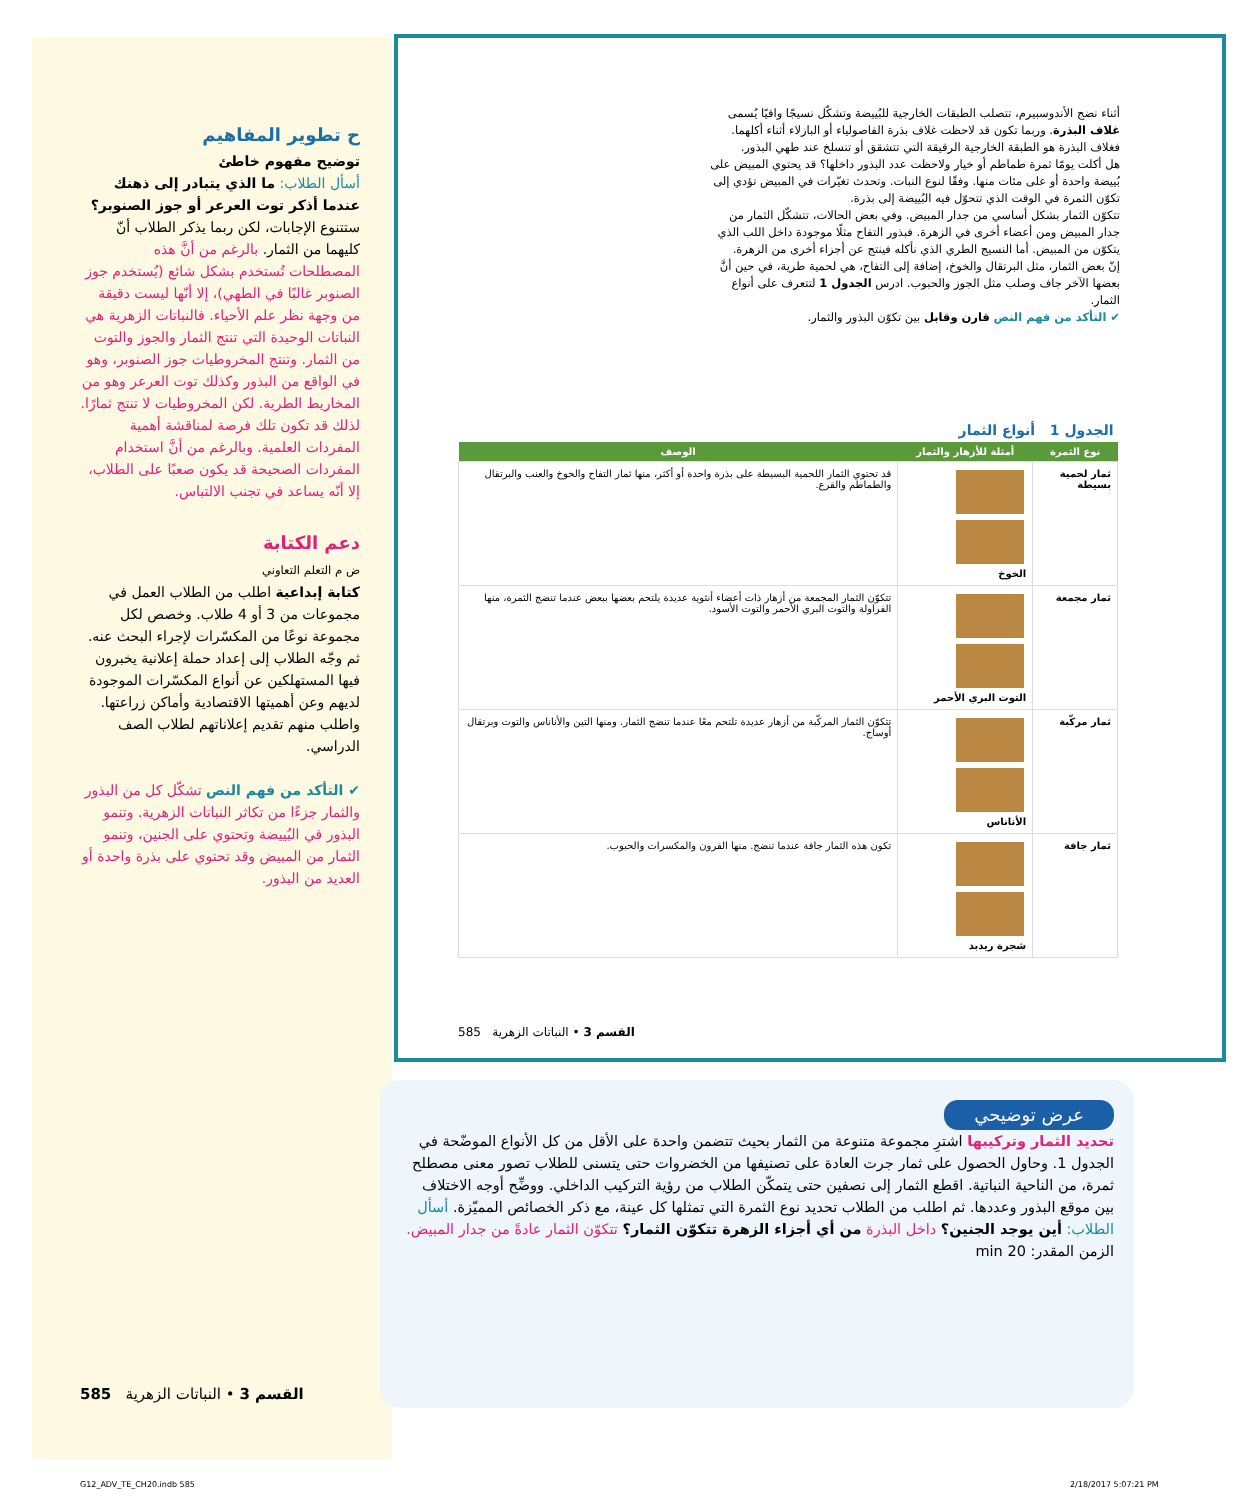ح تطوير المفاهيم
توضيح مفهوم خاطئ
أسأل الطلاب: ما الذي يتبادر إلى ذهنك عندما أذكر توت العرعر أو جوز الصنوبر؟ ستتنوع الإجابات، لكن ربما يذكر الطلاب أنّ كليهما من الثمار. بالرغم من أنَّ هذه المصطلحات تُستخدم بشكل شائع (يُستخدم جوز الصنوبر غالبًا في الطهي)، إلا أنّها ليست دقيقة من وجهة نظر علم الأحياء. فالنباتات الزهرية هي النباتات الوحيدة التي تنتج الثمار والجوز والتوت من الثمار. وتنتج المخروطيات جوز الصنوبر، وهو في الواقع من البذور وكذلك توت العرعر وهو من المخاريط الطرية. لكن المخروطيات لا تنتج ثمارًا. لذلك قد تكون تلك فرصة لمناقشة أهمية المفردات العلمية. وبالرغم من أنَّ استخدام المفردات الصحيحة قد يكون صعبًا على الطلاب، إلا أنّه يساعد في تجنب الالتباس.
دعم الكتابة
ض م التعلم التعاوني
كتابة إبداعية اطلب من الطلاب العمل في مجموعات من 3 أو 4 طلاب. وخصص لكل مجموعة نوعًا من المكسّرات لإجراء البحث عنه. ثم وجّه الطلاب إلى إعداد حملة إعلانية يخبرون فيها المستهلكين عن أنواع المكسّرات الموجودة لديهم وعن أهميتها الاقتصادية وأماكن زراعتها. واطلب منهم تقديم إعلاناتهم لطلاب الصف الدراسي.
✔ التأكد من فهم النص تشكّل كل من البذور والثمار جزءًا من تكاثر النباتات الزهرية. وتنمو البذور في البُييضة وتحتوي على الجنين، وتنمو الثمار من المبيض وقد تحتوي على بذرة واحدة أو العديد من البذور.
أثناء نضج الأندوسبيرم، تتصلب الطبقات الخارجية للبُييضة وتشكّل نسيجًا واقيًا يُسمى غلاف البذرة. وربما تكون قد لاحظت غلاف بذرة الفاصولياء أو البازلاء أثناء أكلهما. فغلاف البذرة هو الطبقة الخارجية الرقيقة التي تتشقق أو تنسلخ عند طهي البذور.
هل أكلت يومًا ثمرة طماطم أو خيار ولاحظت عدد البذور داخلها؟ قد يحتوي المبيض على بُييضة واحدة أو على مئات منها. وفقًا لنوع النبات. وتحدث تغيّرات في المبيض تؤدي إلى تكوّن الثمرة في الوقت الذي تتحوّل فيه البُييضة إلى بذرة.
تتكوّن الثمار بشكل أساسي من جدار المبيض. وفي بعض الحالات، تتشكّل الثمار من جدار المبيض ومن أعضاء أخرى في الزهرة. فبذور التفاح مثلًا موجودة داخل اللب الذي يتكوّن من المبيض. أما النسيج الطري الذي نأكله فينتج عن أجزاء أخرى من الزهرة.
إنّ بعض الثمار، مثل البرتقال والخوخ، إضافة إلى التفاح، هي لحمية طرية، في حين أنَّ بعضها الآخر جاف وصلب مثل الجوز والحبوب. ادرس الجدول 1 لتتعرف على أنواع الثمار.
✔ التأكد من فهم النص قارن وقابل بين تكوّن البذور والثمار.
| الجدول 1 أنواع الثمار | | |
| --- | --- | --- |
| نوع الثمرة | أمثلة للأزهار والثمار | الوصف |
| ثمار لحمية بسيطة | الخوخ | قد تحتوي الثمار اللحمية البسيطة على بذرة واحدة أو أكثر، منها ثمار التفاح والخوخ والعنب والبرتقال والطماطم والقرع. |
| ثمار مجمعة | التوت البري الأحمر | تتكوّن الثمار المجمعة من أزهار ذات أعضاء أنثوية عديدة يلتحم بعضها ببعض عندما تنضج الثمرة، منها الفراولة والتوت البري الأحمر والتوت الأسود. |
| ثمار مركّبة | الأناناس | تتكوّن الثمار المركّبة من أزهار عديدة تلتحم معًا عندما تنضج الثمار. ومنها التين والأناناس والتوت وبرتقال أوساج. |
| ثمار جافة | شجرة ريدبد | تكون هذه الثمار جافة عندما تنضج. منها القرون والمكسرات والحبوب. |
القسم 3 • النباتات الزهرية 585
عرض توضيحي
تحديد الثمار وتركيبها اشترِ مجموعة متنوعة من الثمار بحيث تتضمن واحدة على الأقل من كل الأنواع الموضّحة في الجدول 1. وحاول الحصول على ثمار جرت العادة على تصنيفها من الخضروات حتى يتسنى للطلاب تصور معنى مصطلح ثمرة، من الناحية النباتية. اقطع الثمار إلى نصفين حتى يتمكّن الطلاب من رؤية التركيب الداخلي. ووضِّح أوجه الاختلاف بين موقع البذور وعددها. ثم اطلب من الطلاب تحديد نوع الثمرة التي تمثلها كل عينة، مع ذكر الخصائص المميّزة. أسأل الطلاب: أين يوجد الجنين؟ داخل البذرة من أي أجزاء الزهرة تتكوّن الثمار؟ تتكوّن الثمار عادةً من جدار المبيض. الزمن المقدر: 20 min
القسم 3 • النباتات الزهرية 585
G12_ADV_TE_CH20.indb 585 2/18/2017 5:07:21 PM